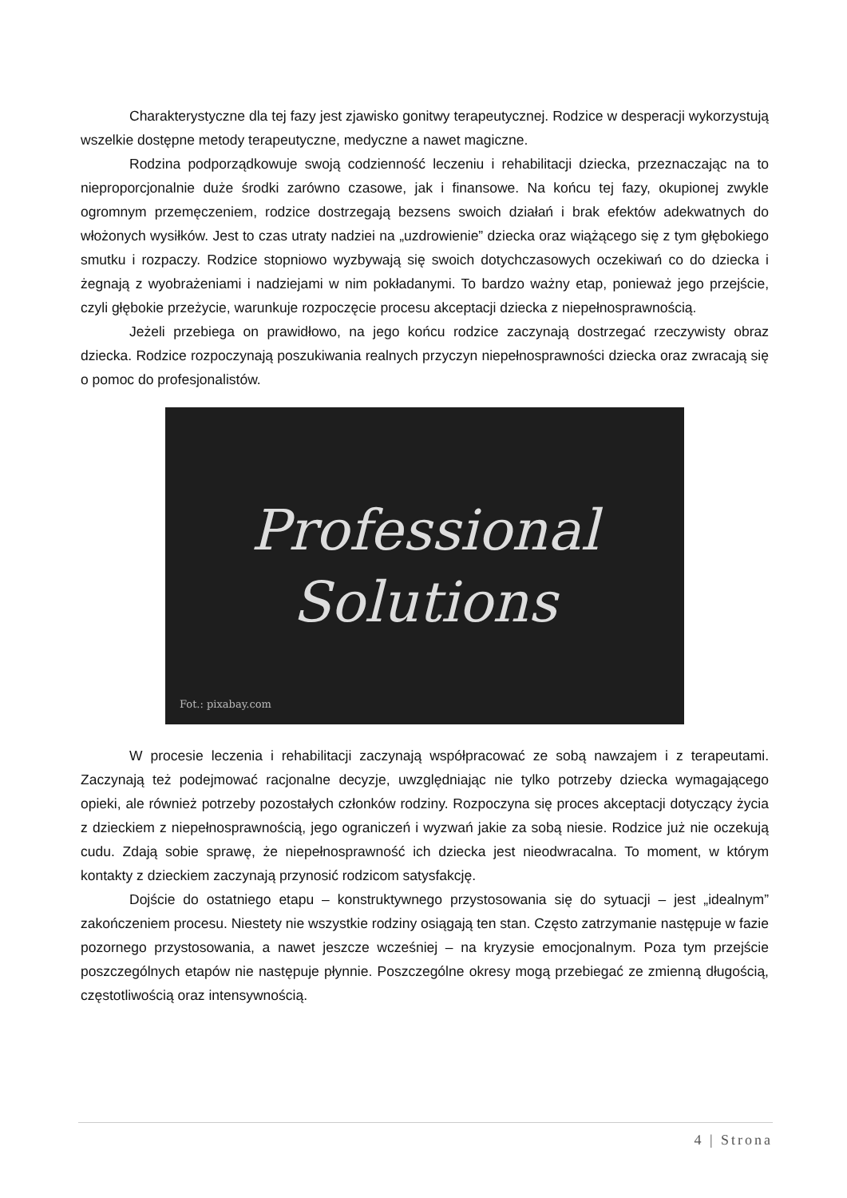Charakterystyczne dla tej fazy jest zjawisko gonitwy terapeutycznej. Rodzice w desperacji wykorzystują wszelkie dostępne metody terapeutyczne, medyczne a nawet magiczne.
Rodzina podporządkowuje swoją codzienność leczeniu i rehabilitacji dziecka, przeznaczając na to nieproporcjonalnie duże środki zarówno czasowe, jak i finansowe. Na końcu tej fazy, okupionej zwykle ogromnym przemęczeniem, rodzice dostrzegają bezsens swoich działań i brak efektów adekwatnych do włożonych wysiłków. Jest to czas utraty nadziei na „uzdrowienie” dziecka oraz wiążącego się z tym głębokiego smutku i rozpaczy. Rodzice stopniowo wyzbywają się swoich dotychczasowych oczekiwań co do dziecka i żegnają z wyobrażeniami i nadziejami w nim pokładanymi. To bardzo ważny etap, ponieważ jego przejście, czyli głębokie przeżycie, warunkuje rozpoczęcie procesu akceptacji dziecka z niepełnosprawnością.
Jeżeli przebiega on prawidłowo, na jego końcu rodzice zaczynają dostrzegać rzeczywisty obraz dziecka. Rodzice rozpoczynają poszukiwania realnych przyczyn niepełnosprawności dziecka oraz zwracają się o pomoc do profesjonalistów.
Professional
Solutions
Fot.: pixabay.com
W procesie leczenia i rehabilitacji zaczynają współpracować ze sobą nawzajem i z terapeutami. Zaczynają też podejmować racjonalne decyzje, uwzględniając nie tylko potrzeby dziecka wymagającego opieki, ale również potrzeby pozostałych członków rodziny. Rozpoczyna się proces akceptacji dotyczący życia z dzieckiem z niepełnosprawnością, jego ograniczeń i wyzwań jakie za sobą niesie. Rodzice już nie oczekują cudu. Zdają sobie sprawę, że niepełnosprawność ich dziecka jest nieodwracalna. To moment, w którym kontakty z dzieckiem zaczynają przynosić rodzicom satysfakcję.
Dojście do ostatniego etapu – konstruktywnego przystosowania się do sytuacji – jest „idealnym” zakończeniem procesu. Niestety nie wszystkie rodziny osiągają ten stan. Często zatrzymanie następuje w fazie pozornego przystosowania, a nawet jeszcze wcześniej – na kryzysie emocjonalnym. Poza tym przejście poszczególnych etapów nie następuje płynnie. Poszczególne okresy mogą przebiegać ze zmienną długością, częstotliwością oraz intensywnością.
4 | Strona